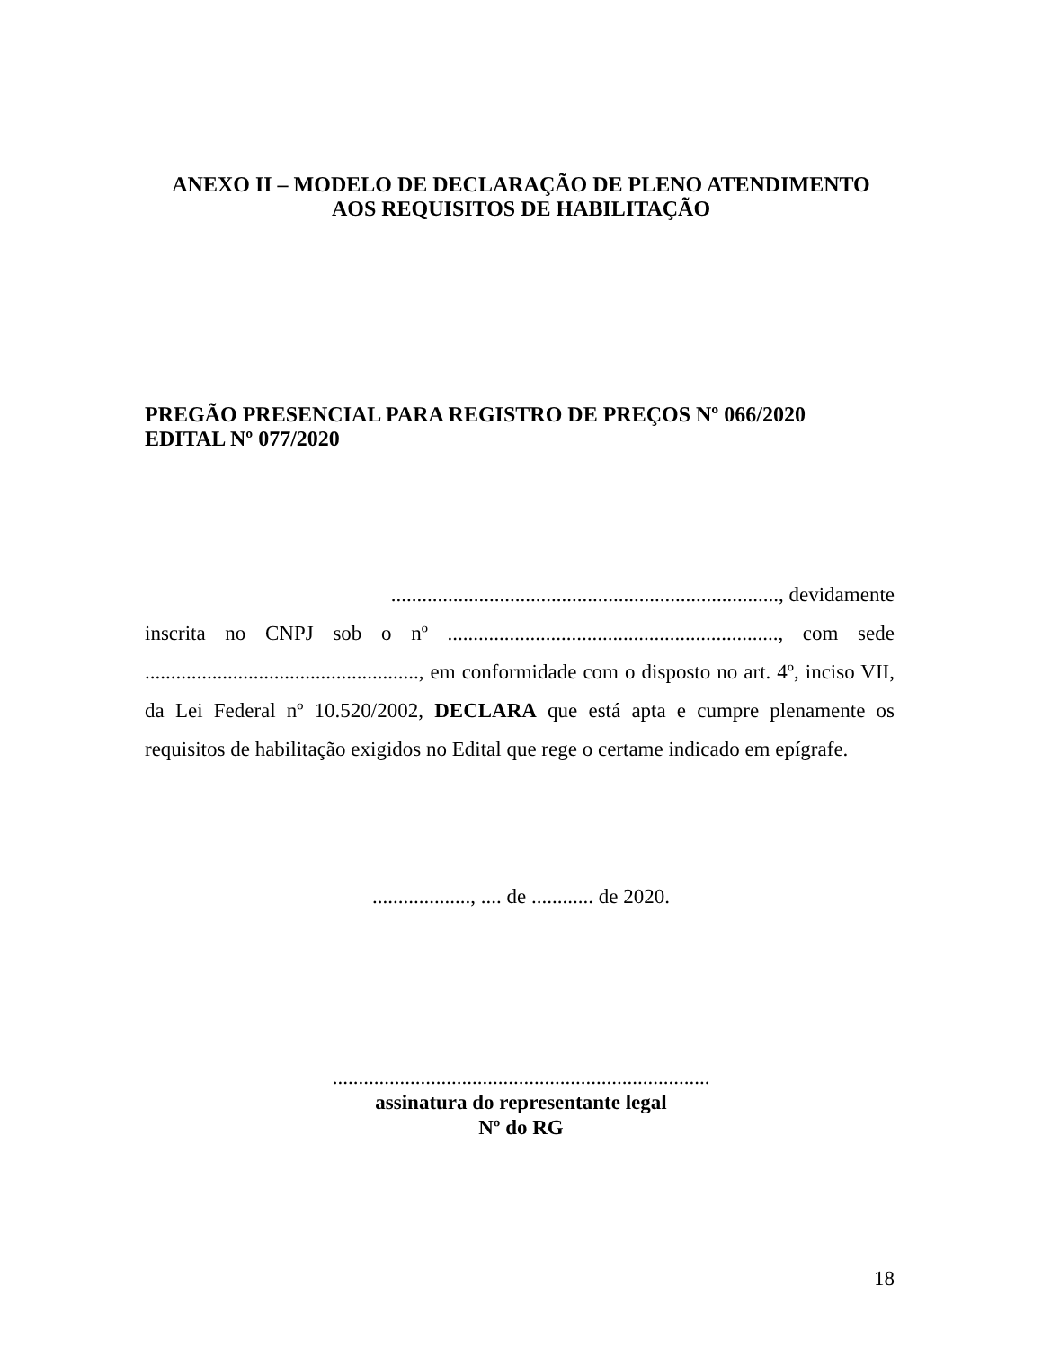ANEXO II – MODELO DE DECLARAÇÃO DE PLENO ATENDIMENTO
AOS REQUISITOS DE HABILITAÇÃO
PREGÃO PRESENCIAL PARA REGISTRO DE PREÇOS Nº 066/2020
EDITAL Nº 077/2020
..........................................................................., devidamente
inscrita no CNPJ sob o nº ................................................................, com sede ....................................................., em conformidade com o disposto no art. 4º, inciso VII, da Lei Federal nº 10.520/2002, DECLARA que está apta e cumpre plenamente os requisitos de habilitação exigidos no Edital que rege o certame indicado em epígrafe.
..................., .... de ............ de 2020.
.........................................................................
assinatura do representante legal
Nº do RG
18